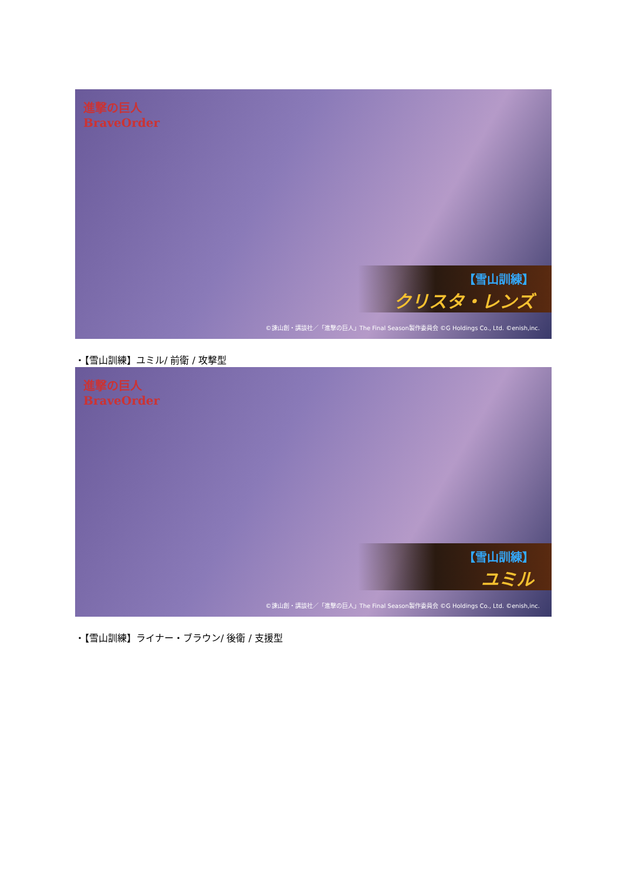進撃の巨人
BraveOrder
【雪山訓練】
クリスタ・レンズ
©諫山創・講談社／「進撃の巨人」The Final Season製作委員会 ©G Holdings Co., Ltd. ©enish,inc.
・【雪山訓練】ユミル/ 前衛 / 攻撃型
進撃の巨人
BraveOrder
【雪山訓練】
ユミル
©諫山創・講談社／「進撃の巨人」The Final Season製作委員会 ©G Holdings Co., Ltd. ©enish,inc.
・【雪山訓練】ライナー・ブラウン/ 後衛 / 支援型